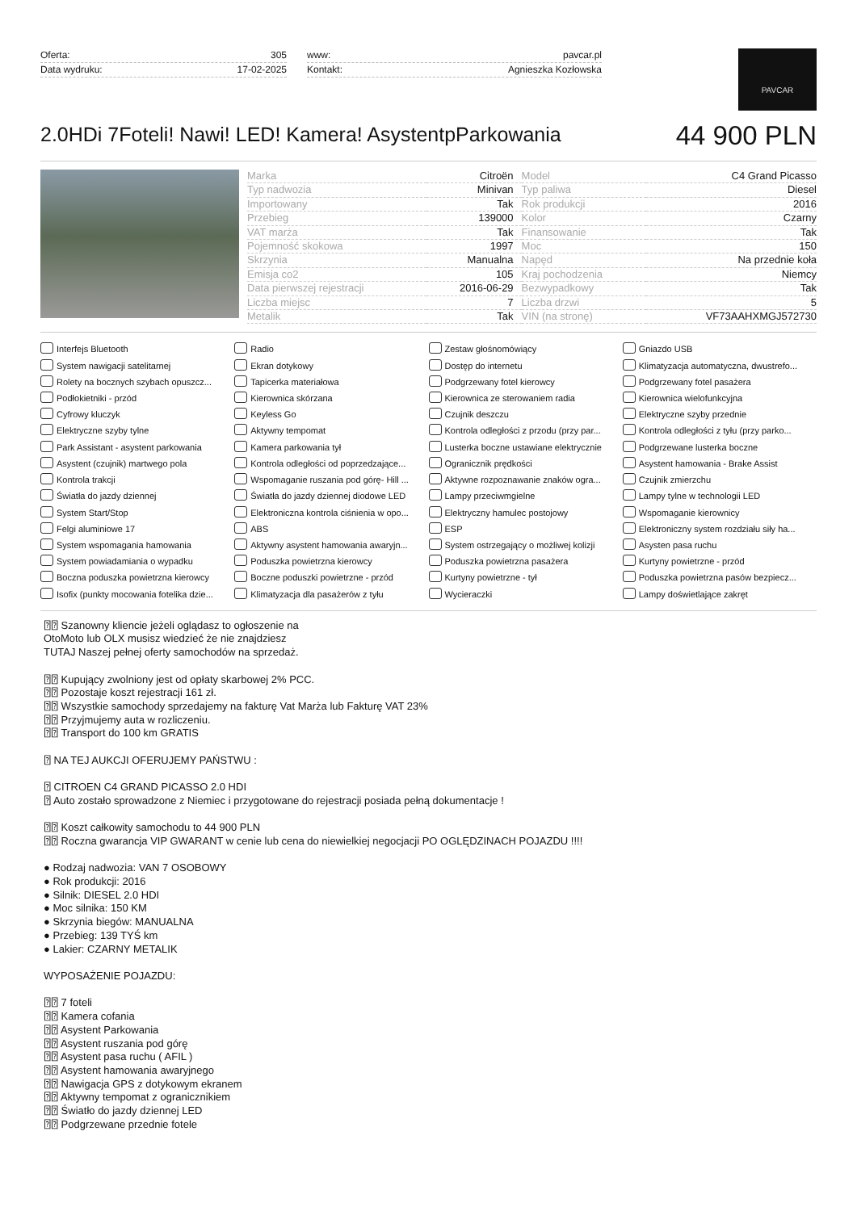Oferta: 305
Data wydruku: 17-02-2025
www: pavcar.pl
Kontakt: Agnieszka Kozłowska
PAVCAR
2.0HDi 7Foteli! Nawi! LED! Kamera! AsystentpParkowania
44 900 PLN
| Marka | Citroën | Model | C4 Grand Picasso |
| Typ nadwozia | Minivan | Typ paliwa | Diesel |
| Importowany | Tak | Rok produkcji | 2016 |
| Przebieg | 139000 | Kolor | Czarny |
| VAT marża | Tak | Finansowanie | Tak |
| Pojemność skokowa | 1997 | Moc | 150 |
| Skrzynia | Manualna | Napęd | Na przednie koła |
| Emisja co2 | 105 | Kraj pochodzenia | Niemcy |
| Data pierwszej rejestracji | 2016-06-29 | Bezwypadkowy | Tak |
| Liczba miejsc | 7 | Liczba drzwi | 5 |
| Metalik | Tak | VIN (na stronę) | VF73AAHXMGJ572730 |
Interfejs Bluetooth Radio Zestaw głośnomówiący Gniazdo USB System nawigacji satelitarnej Ekran dotykowy Dostęp do internetu Klimatyzacja automatyczna, dwustrefo... Rolety na bocznych szybach opuszcz... Tapicerka materiałowa Podgrzewany fotel kierowcy Podgrzewany fotel pasażera Podłokietniki - przód Kierownica skórzana Kierownica ze sterowaniem radia Kierownica wielofunkcyjna Cyfrowy kluczyk Keyless Go Czujnik deszczu Elektryczne szyby przednie Elektryczne szyby tylne Aktywny tempomat Kontrola odległości z przodu (przy par... Kontrola odległości z tyłu (przy parko... Park Assistant - asystent parkowania Kamera parkowania tył Lusterka boczne ustawiane elektrycznie Podgrzewane lusterka boczne Asystent (czujnik) martwego pola Kontrola odległości od poprzedzające... Ogranicznik prędkości Asystent hamowania - Brake Assist Kontrola trakcji Wspomaganie ruszania pod górę- Hill ... Aktywne rozpoznawanie znaków ogra... Czujnik zmierzchu Światła do jazdy dziennej Światła do jazdy dziennej diodowe LED Lampy przeciwmgielne Lampy tylne w technologii LED System Start/Stop Elektroniczna kontrola ciśnienia w opo... Elektryczny hamulec postojowy Wspomaganie kierownicy Felgi aluminiowe 17 ABS ESP Elektroniczny system rozdziału siły ha... System wspomagania hamowania Aktywny asystent hamowania awaryjn... System ostrzegający o możliwej kolizji Asysten pasa ruchu System powiadamiania o wypadku Poduszka powietrzna kierowcy Poduszka powietrzna pasażera Kurtyny powietrzne - przód Boczna poduszka powietrzna kierowcy Boczne poduszki powietrzne - przód Kurtyny powietrzne - tył Poduszka powietrzna pasów bezpiecz... Isofix (punkty mocowania fotelika dzie... Klimatyzacja dla pasażerów z tyłu Wycieraczki Lampy doświetlające zakręt
⍰⍰ Szanowny kliencie jeżeli oglądasz to ogłoszenie na OtoMoto lub OLX musisz wiedzieć że nie znajdziesz TUTAJ Naszej pełnej oferty samochodów na sprzedaż. ⍰⍰ Kupujący zwolniony jest od opłaty skarbowej 2% PCC. ⍰⍰ Pozostaje koszt rejestracji 161 zł. ⍰⍰ Wszystkie samochody sprzedajemy na fakturę Vat Marża lub Fakturę VAT 23% ⍰⍰ Przyjmujemy auta w rozliczeniu. ⍰⍰ Transport do 100 km GRATIS ⍰ NA TEJ AUKCJI OFERUJEMY PAŃSTWU : ⍰ CITROEN C4 GRAND PICASSO 2.0 HDI ⍰ Auto zostało sprowadzone z Niemiec i przygotowane do rejestracji posiada pełną dokumentacje ! ⍰⍰ Koszt całkowity samochodu to 44 900 PLN ⍰⍰ Roczna gwarancja VIP GWARANT w cenie lub cena do niewielkiej negocjacji PO OGLĘDZINACH POJAZDU !!!! ● Rodzaj nadwozia: VAN 7 OSOBOWY ● Rok produkcji: 2016 ● Silnik: DIESEL 2.0 HDI ● Moc silnika: 150 KM ● Skrzynia biegów: MANUALNA ● Przebieg: 139 TYŚ km ● Lakier: CZARNY METALIK WYPOSAŻENIE POJAZDU: ⍰⍰ 7 foteli ⍰⍰ Kamera cofania ⍰⍰ Asystent Parkowania ⍰⍰ Asystent ruszania pod górę ⍰⍰ Asystent pasa ruchu ( AFIL ) ⍰⍰ Asystent hamowania awaryjnego ⍰⍰ Nawigacja GPS z dotykowym ekranem ⍰⍰ Aktywny tempomat z ogranicznikiem ⍰⍰ Światło do jazdy dziennej LED ⍰⍰ Podgrzewane przednie fotele